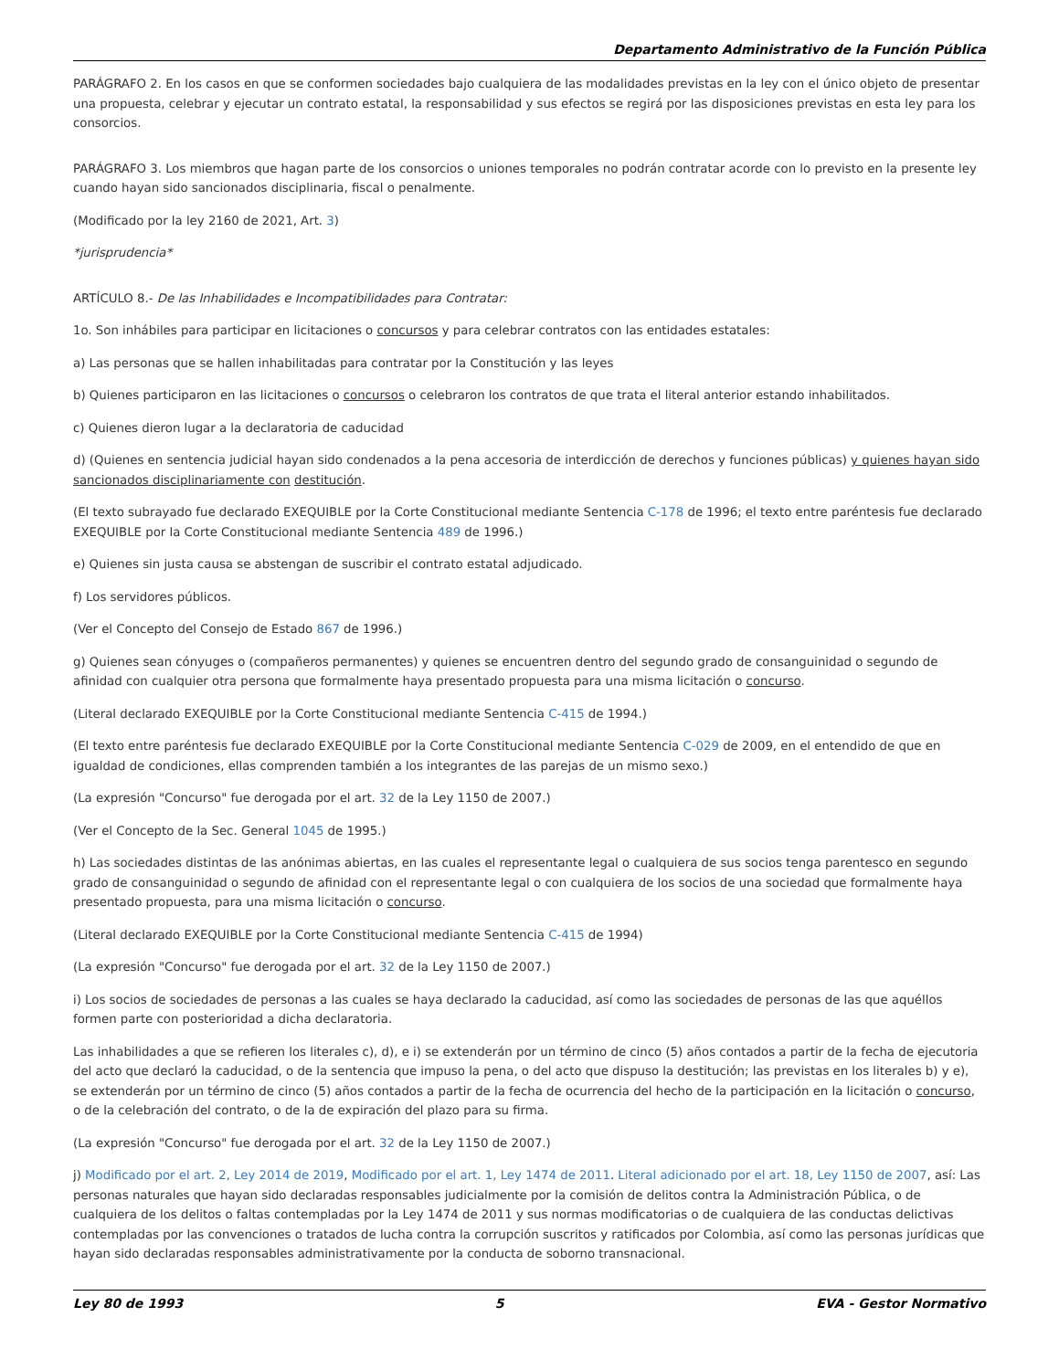Departamento Administrativo de la Función Pública
PARÁGRAFO 2. En los casos en que se conformen sociedades bajo cualquiera de las modalidades previstas en la ley con el único objeto de presentar una propuesta, celebrar y ejecutar un contrato estatal, la responsabilidad y sus efectos se regirá por las disposiciones previstas en esta ley para los consorcios.
PARÁGRAFO 3. Los miembros que hagan parte de los consorcios o uniones temporales no podrán contratar acorde con lo previsto en la presente ley cuando hayan sido sancionados disciplinaria, fiscal o penalmente.
(Modificado por la ley 2160 de 2021, Art. 3)
*jurisprudencia*
ARTÍCULO 8.- De las Inhabilidades e Incompatibilidades para Contratar:
1o. Son inhábiles para participar en licitaciones o concursos y para celebrar contratos con las entidades estatales:
a) Las personas que se hallen inhabilitadas para contratar por la Constitución y las leyes
b) Quienes participaron en las licitaciones o concursos o celebraron los contratos de que trata el literal anterior estando inhabilitados.
c) Quienes dieron lugar a la declaratoria de caducidad
d) (Quienes en sentencia judicial hayan sido condenados a la pena accesoria de interdicción de derechos y funciones públicas) y quienes hayan sido sancionados disciplinariamente con destitución.
(El texto subrayado fue declarado EXEQUIBLE por la Corte Constitucional mediante Sentencia C-178 de 1996; el texto entre paréntesis fue declarado EXEQUIBLE por la Corte Constitucional mediante Sentencia 489 de 1996.)
e) Quienes sin justa causa se abstengan de suscribir el contrato estatal adjudicado.
f) Los servidores públicos.
(Ver el Concepto del Consejo de Estado 867 de 1996.)
g) Quienes sean cónyuges o (compañeros permanentes) y quienes se encuentren dentro del segundo grado de consanguinidad o segundo de afinidad con cualquier otra persona que formalmente haya presentado propuesta para una misma licitación o concurso.
(Literal declarado EXEQUIBLE por la Corte Constitucional mediante Sentencia C-415 de 1994.)
(El texto entre paréntesis fue declarado EXEQUIBLE por la Corte Constitucional mediante Sentencia C-029 de 2009, en el entendido de que en igualdad de condiciones, ellas comprenden también a los integrantes de las parejas de un mismo sexo.)
(La expresión "Concurso" fue derogada por el art. 32 de la Ley 1150 de 2007.)
(Ver el Concepto de la Sec. General 1045 de 1995.)
h) Las sociedades distintas de las anónimas abiertas, en las cuales el representante legal o cualquiera de sus socios tenga parentesco en segundo grado de consanguinidad o segundo de afinidad con el representante legal o con cualquiera de los socios de una sociedad que formalmente haya presentado propuesta, para una misma licitación o concurso.
(Literal declarado EXEQUIBLE por la Corte Constitucional mediante Sentencia C-415 de 1994)
(La expresión "Concurso" fue derogada por el art. 32 de la Ley 1150 de 2007.)
i) Los socios de sociedades de personas a las cuales se haya declarado la caducidad, así como las sociedades de personas de las que aquéllos formen parte con posterioridad a dicha declaratoria.
Las inhabilidades a que se refieren los literales c), d), e i) se extenderán por un término de cinco (5) años contados a partir de la fecha de ejecutoria del acto que declaró la caducidad, o de la sentencia que impuso la pena, o del acto que dispuso la destitución; las previstas en los literales b) y e), se extenderán por un término de cinco (5) años contados a partir de la fecha de ocurrencia del hecho de la participación en la licitación o concurso, o de la celebración del contrato, o de la de expiración del plazo para su firma.
(La expresión "Concurso" fue derogada por el art. 32 de la Ley 1150 de 2007.)
j) Modificado por el art. 2, Ley 2014 de 2019, Modificado por el art. 1, Ley 1474 de 2011. Literal adicionado por el art. 18, Ley 1150 de 2007, así: Las personas naturales que hayan sido declaradas responsables judicialmente por la comisión de delitos contra la Administración Pública, o de cualquiera de los delitos o faltas contempladas por la Ley 1474 de 2011 y sus normas modificatorias o de cualquiera de las conductas delictivas contempladas por las convenciones o tratados de lucha contra la corrupción suscritos y ratificados por Colombia, así como las personas jurídicas que hayan sido declaradas responsables administrativamente por la conducta de soborno transnacional.
Ley 80 de 1993 5 EVA - Gestor Normativo